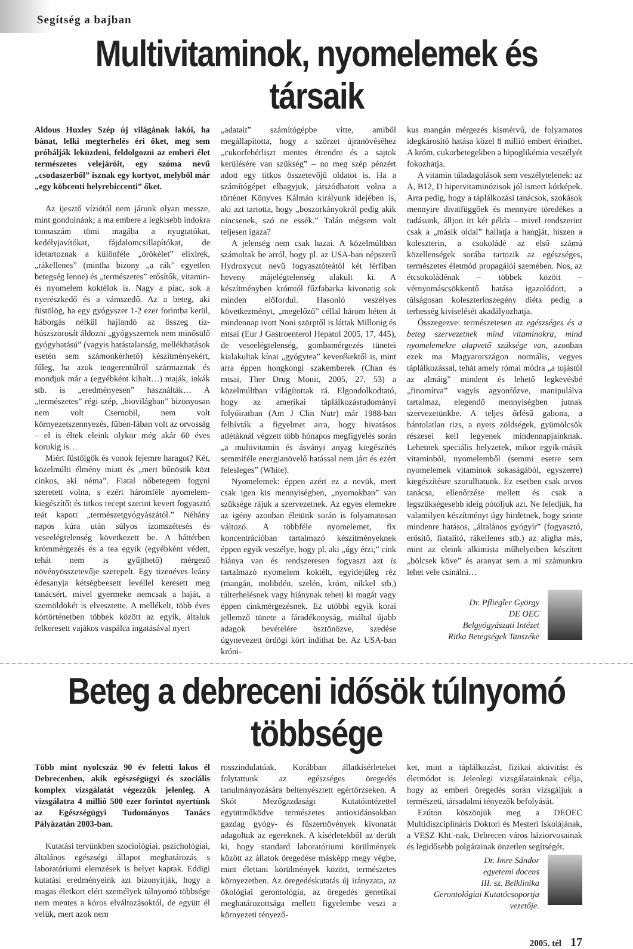Segítség a bajban
Multivitaminok, nyomelemek és társaik
Aldous Huxley Szép új világának lakói, ha bánat, lelki megterhelés éri őket, meg sem próbálják leküzdeni, feldolgozni az emberi élet természetes velejáróit, egy szóma nevű „csodaszerből” isznak egy kortyot, melyből már „egy köbcenti helyrebiccenti” őket.
Az ijesztő víziótól nem járunk olyan messze, mint gondolnánk; a ma embere a legkisebb indokra tonnaszám tömi magába a nyugtatókat, kedélyjavítókat, fájdalomcsillapítókat, de idetartoznak a különféle „örökélet” elixírek, „rákellenes” (mintha bizony „a rák” egyetlen betegség lenne) és „természetes” erősítők, vitamin- és nyomelem koktélok is. Nagy a piac, sok a nyerészkedő és a vámszedő. Az a beteg, aki füstölög, ha egy gyógyszer 1-2 ezer forintba kerül, háborgás nélkül hajlandó az összeg tíz-húszszorosát áldozni „gyógyszernek nem minősülő gyógyhatású” (vagyis hatástalanság, mellékhatások esetén sem számonkérhető) készítményekért, főleg, ha azok tengerentúlról származnak és mondjuk már a (egyébként kihalt…) maják, inkák stb. is „eredményesen” használták… A „természetes” régi szép, „biovilágban” bizonyosan nem volt Csernobil, nem volt környezetszennyezés, fűben-fában volt az orvosság – el is éltek eleink olykor még akár 60 éves korukig is…
Miért füstölgök és vonok fejemre haragot? Két, közelmúlti élmény miatt és „mert bűnösök közt cinkos, aki néma”. Fiatal nőbetegem fogyni szeretett volna, s ezért háromféle nyomelem-kiegészítőt és titkos recept szerint kevert fogyasztó teát kapott „természetgyógyászától.” Néhány napos kúra után súlyos izomszétesés és veseelégtelenség következett be. A háttérben krómmérgezés és a tea egyik (egyébként védett, tehát nem is gyűjthető) mérgező növényösszetevője szerepelt. Egy tizenéves leány édesanyja kétségbeesett levéllel keresett meg tanácsért, mivel gyermeke nemcsak a haját, a szemöldökét is elvesztette. A mellékelt, több éves kórtörténetben többek között az egyik, általuk felkeresett vajákos vaspálca ingatásával nyert
„adatait” számítógépbe vitte, amiből megállapította, hogy a szőrzet újranövéséhez „cukorfehérliszt mentes étrendre és a sajtok kerülésére van szükség” – no meg szép pénzért adott egy titkos összetevőjű oldatot is. Ha a számítógépet elhagyjuk, játszódhatott volna a történet Könyves Kálmán királyunk idejében is, aki azt tartotta, hogy „boszorkányokról pedig akik nincsenek, szó ne essék.” Talán mégsem volt teljesen igaza?
A jelenség nem csak hazai. A közelmúltban számoltak be arról, hogy pl. az USA-ban népszerű Hydroxycut nevű fogyasztóteától két férfiban heveny májelégtelenség alakult ki. A készítményben krómtól fűzfabarka kivonatig sok minden előfordul. Hasonló veszélyes következményt, „megelőző” céllal három héten át mindennap ivott Noni szörptől is láttak Millonig és mtsai (Eur J Gastroenterol Hepatol 2005, 17, 445), de veseelégtelenség, gombamérgezés tünetei kialakultak kínai „gyógytea” keverékektől is, mint arra éppen hongkongi szakemberek (Chan és mtsai, Ther Drug Monit, 2005, 27, 53) a közelmúltban világítottak rá. Elgondolkodtató, hogy az amerikai táplálkozástudományi folyóiratban (Am J Clin Nutr) már 1988-ban felhívták a figyelmet arra, hogy hivatásos atlétáknál végzett több hónapos megfigyelés során „a multivitamin és ásványi anyag kiegészítés semmiféle energianövelő hatással nem járt és ezért felesleges” (White).
Nyomelemek: éppen azért ez a nevük, mert csak igen kis mennyiségben, „nyomokban” van szüksége rájuk a szervezetnek. Az egyes elemekre az igény azonban életünk során is folyamatosan változó. A többféle nyomelemet, fix koncentrációban tartalmazó készítményeknek éppen egyik veszélye, hogy pl. aki „úgy érzi,” cink hiánya van és rendszeresen fogyaszt azt is tartalmazó nyomelem koktélt, egyidejűleg réz (mangán, molibdén, szelén, króm, nikkel stb.) túlterhelésnek vagy hiánynak teheti ki magát vagy éppen cinkmérgezésnek. Ez utóbbi egyik korai jellemző tünete a fáradékonyság, miáltal újabb adagok bevételére ösztönözve, szedése úgynevezett ördögi kört indíthat be. Az USA-ban króni-
kus mangán mérgezés kismérvű, de folyamatos idegkárosító hatása közel 8 millió embert érinthet. A króm, cukorbetegekben a hipoglikémia veszélyét fokozhatja.
A vitamin túladagolások sem veszélytelenek: az A, B12, D hipervitaminózisok jól ismert kórképek. Arra pedig, hogy a táplálkozási tanácsok, szokások mennyire divatfüggőek és mennyire töredékes a tudásunk, álljon itt két példa – mivel rendszerint csak a „másik oldal” hallatja a hangját, hiszen a koleszterin, a csokoládé az első számú közellenségek sorába tartozik az egészséges, természetes életmód propagálói szemében. Nos, az étcsokoládénak – többek között – vérnyomáscsökkentő hatása igazolódott, a túlságosan koleszterinszegény diéta pedig a terhesség kiviselését akadályozhatja.
Összegezve: természetesen az egészséges és a beteg szervezetnek mind vitaminokra, mind nyomelemekre alapvető szüksége van, azonban ezek ma Magyarországon normális, vegyes táplálkozással, tehát amely római módra „a tojástól az almáig” mindent és lehető legkevésbé „finomítva” vagyis agyonfőzve, manipulálva tartalmaz, elegendő mennyiségben jutnak szervezetünkbe. A teljes őrlésű gabona, a hántolatlan rizs, a nyers zöldségek, gyümölcsök részesei kell legyenek mindennapjainknak. Lehetnek speciális helyzetek, mikor egyik-másik vitaminból, nyomelemből (semmi esetre sem nyomelemek vitaminok sokaságából, egyszerre) kiegészítésre szorulhatunk. Ez esetben csak orvos tanácsa, ellenőrzése mellett és csak a legszükségesebb ideig pótoljuk azt. Ne feledjük, ha valamilyen készítményt úgy hirdetnek, hogy szinte mindenre hatásos, „általános gyógyír” (fogyasztó, erősítő, fiatalító, rákellenes stb.) az aligha más, mint az eleink alkimista műhelyeiben készített „bölcsek köve” és aranyat sem a mi számunkra lehet vele csinálni…
Dr. Pfliegler György
DE OEC
Belgyógyászati Intézet
Ritka Betegségek Tanszéke
Beteg a debreceni idősök túlnyomó többsége
Több mint nyolcszáz 90 év feletti lakos él Debrecenben, akik egészségügyi és szociális komplex vizsgálatát végezzük jelenleg. A vizsgálatra 4 millió 500 ezer forintot nyertünk az Egészségügyi Tudományos Tanács Pályázatán 2003-ban.
Kutatási tervünkben szociológiai, pszichológiai, általános egészségi állapot meghatározás s laboratóriumi elemzések is helyet kaptak. Eddigi kutatási eredményeink azt bizonyítják, hogy a magas életkort elért személyek túlnyomó többsége nem mentes a kóros elváltozásoktól, de együtt él velük, mert azok nem
rosszindulatúak. Korábban állatkísérleteket folytattunk az egészséges öregedés tanulmányozására beltenyésztett egértörzseken. A Skót Mezőgazdasági Kutatóintézettel együttműködve természetes antioxidánsokban gazdag gyógy- és fűszernövények kivonatát adagoltuk az egereknek. A kísérletekből az derült ki, hogy standard laboratóriumi körülmények között az állatok öregedése másképp megy végbe, mint élettani körülmények között, természetes környezetben. Az öregedéskutatás új irányzata, az ökológiai gerontológia, az öregedés genetikai meghatározottsága mellett figyelembe veszi a környezeti tényező-
ket, mint a táplálkozást, fizikai aktivitást és életmódot is. Jelenlegi vizsgálatainknak célja, hogy az emberi öregedés során vizsgáljuk a természeti, társadalmi tényezők befolyását.
Ezúton köszönjük meg a DEOEC Multidiszciplináris Doktori és Mesteri Iskolájának, a VESZ Kht.-nak, Debrecen város háziorvosainak és legidősebb polgárainak önzetlen segítségét.
Dr. Imre Sándor
egyetemi docens
III. sz. Belklinika
Gerontológiai Kutatócsoportja
vezetője.
2005. tél 17